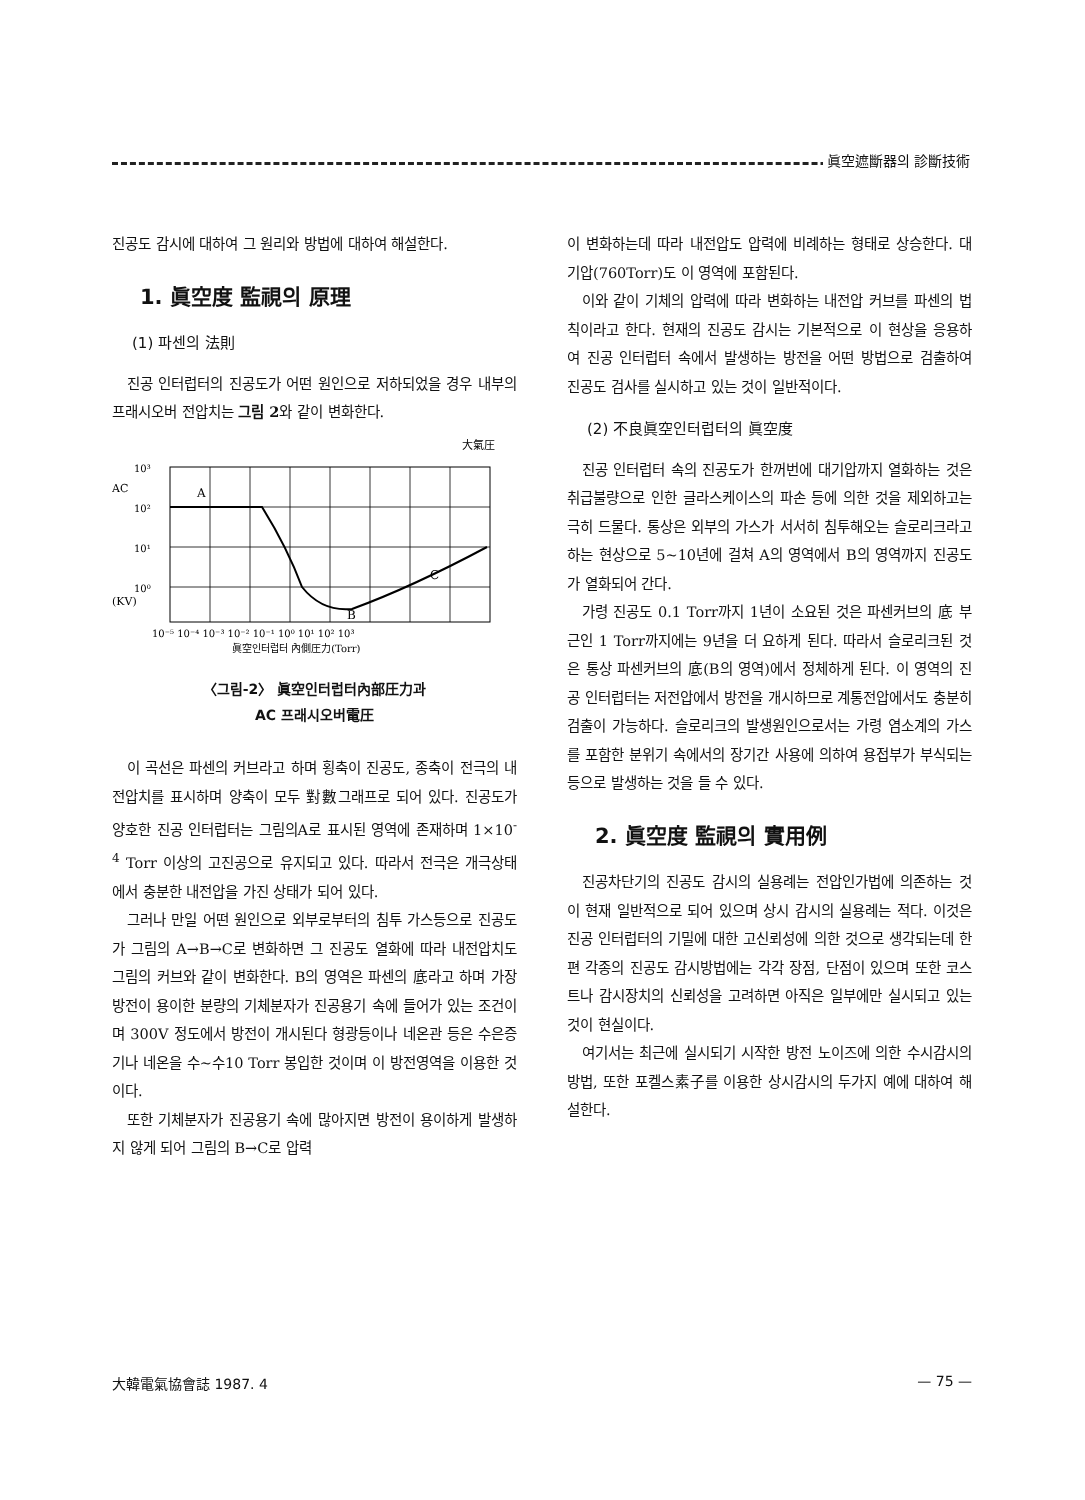眞空遮斷器의 診斷技術
진공도 감시에 대하여 그 원리와 방법에 대하여 해설한다.
1. 眞空度 監視의 原理
(1) 파센의 法則
진공 인터럽터의 진공도가 어떤 원인으로 저하되었을 경우 내부의 프래시오버 전압치는 그림 2와 같이 변화한다.
大氣圧
A
B
C
10³
AC
10²
10¹
10⁰
(KV)
10⁻⁵ 10⁻⁴ 10⁻³ 10⁻² 10⁻¹ 10⁰ 10¹ 10² 10³
眞空인터럽터 內側圧力(Torr)
〈그림-2〉 眞空인터럽터內部圧力과
AC 프래시오버電圧
이 곡선은 파센의 커브라고 하며 횡축이 진공도, 종축이 전극의 내전압치를 표시하며 양축이 모두 對數그래프로 되어 있다. 진공도가 양호한 진공 인터럽터는 그림의A로 표시된 영역에 존재하며 1×10<sup>-4</sup> Torr 이상의 고진공으로 유지되고 있다. 따라서 전극은 개극상태에서 충분한 내전압을 가진 상태가 되어 있다.
그러나 만일 어떤 원인으로 외부로부터의 침투 가스등으로 진공도가 그림의 A→B→C로 변화하면 그 진공도 열화에 따라 내전압치도 그림의 커브와 같이 변화한다. B의 영역은 파센의 底라고 하며 가장 방전이 용이한 분량의 기체분자가 진공용기 속에 들어가 있는 조건이며 300V 정도에서 방전이 개시된다 형광등이나 네온관 등은 수은증기나 네온을 수~수10 Torr 봉입한 것이며 이 방전영역을 이용한 것이다.
또한 기체분자가 진공용기 속에 많아지면 방전이 용이하게 발생하지 않게 되어 그림의 B→C로 압력
이 변화하는데 따라 내전압도 압력에 비례하는 형태로 상승한다. 대기압(760Torr)도 이 영역에 포함된다.
이와 같이 기체의 압력에 따라 변화하는 내전압 커브를 파센의 법칙이라고 한다. 현재의 진공도 감시는 기본적으로 이 현상을 응용하여 진공 인터럽터 속에서 발생하는 방전을 어떤 방법으로 검출하여 진공도 검사를 실시하고 있는 것이 일반적이다.
(2) 不良眞空인터럽터의 眞空度
진공 인터럽터 속의 진공도가 한꺼번에 대기압까지 열화하는 것은 취급불량으로 인한 글라스케이스의 파손 등에 의한 것을 제외하고는 극히 드물다. 통상은 외부의 가스가 서서히 침투해오는 슬로리크라고 하는 현상으로 5~10년에 걸쳐 A의 영역에서 B의 영역까지 진공도가 열화되어 간다.
가령 진공도 0.1 Torr까지 1년이 소요된 것은 파센커브의 底 부근인 1 Torr까지에는 9년을 더 요하게 된다. 따라서 슬로리크된 것은 통상 파센커브의 底(B의 영역)에서 정체하게 된다. 이 영역의 진공 인터럽터는 저전압에서 방전을 개시하므로 계통전압에서도 충분히 검출이 가능하다. 슬로리크의 발생원인으로서는 가령 염소계의 가스를 포함한 분위기 속에서의 장기간 사용에 의하여 용접부가 부식되는 등으로 발생하는 것을 들 수 있다.
2. 眞空度 監視의 實用例
진공차단기의 진공도 감시의 실용례는 전압인가법에 의존하는 것이 현재 일반적으로 되어 있으며 상시 감시의 실용례는 적다. 이것은 진공 인터럽터의 기밀에 대한 고신뢰성에 의한 것으로 생각되는데 한편 각종의 진공도 감시방법에는 각각 장점, 단점이 있으며 또한 코스트나 감시장치의 신뢰성을 고려하면 아직은 일부에만 실시되고 있는 것이 현실이다.
여기서는 최근에 실시되기 시작한 방전 노이즈에 의한 수시감시의 방법, 또한 포켈스素子를 이용한 상시감시의 두가지 예에 대하여 해설한다.
大韓電氣協會誌 1987. 4 — 75 —